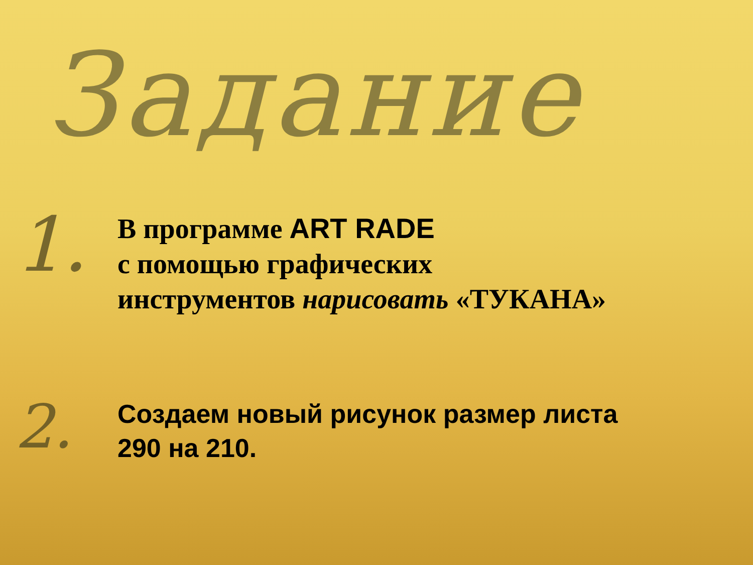Задание
1.
В программе ART RADE
с помощью графических
инструментов нарисовать «ТУКАНА»
2.
Создаем новый рисунок размер листа
290 на 210.